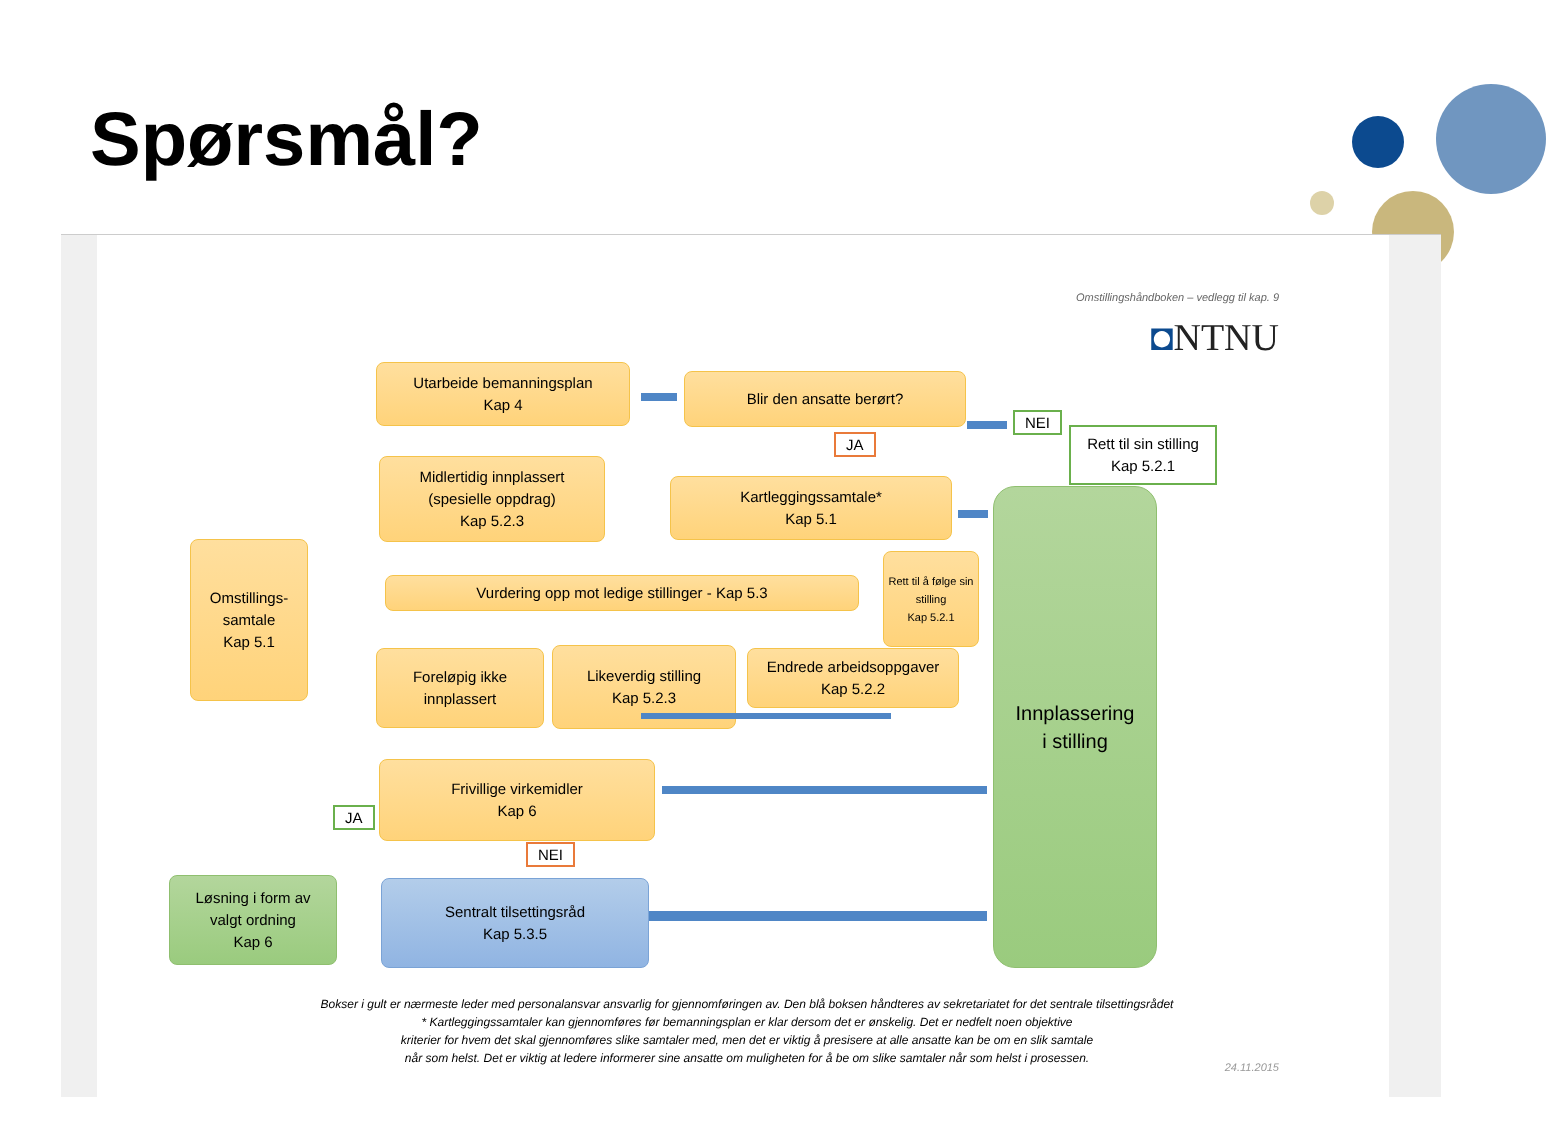Spørsmål?
Omstillingshåndboken – vedlegg til kap. 9
◘NTNU
Utarbeide bemanningsplan
Kap 4
Blir den ansatte berørt?
NEI
Rett til sin stilling
Kap 5.2.1
JA
Midlertidig innplassert
(spesielle oppdrag)
Kap 5.2.3
Kartleggingssamtale*
Kap 5.1
Innplassering
i stilling
Omstillings-
samtale
Kap 5.1
Vurdering opp mot ledige stillinger - Kap 5.3
Rett til å følge sin stilling
Kap 5.2.1
Foreløpig ikke
innplassert
Likeverdig stilling
Kap 5.2.3
Endrede arbeidsoppgaver
Kap 5.2.2
Frivillige virkemidler
Kap 6
JA
NEI
Løsning i form av
valgt ordning
Kap 6
Sentralt tilsettingsråd
Kap 5.3.5
Bokser i gult er nærmeste leder med personalansvar ansvarlig for gjennomføringen av. Den blå boksen håndteres av sekretariatet for det sentrale tilsettingsrådet
* Kartleggingssamtaler kan gjennomføres før bemanningsplan er klar dersom det er ønskelig. Det er nedfelt noen objektive
kriterier for hvem det skal gjennomføres slike samtaler med, men det er viktig å presisere at alle ansatte kan be om en slik samtale
når som helst. Det er viktig at ledere informerer sine ansatte om muligheten for å be om slike samtaler når som helst i prosessen.
24.11.2015